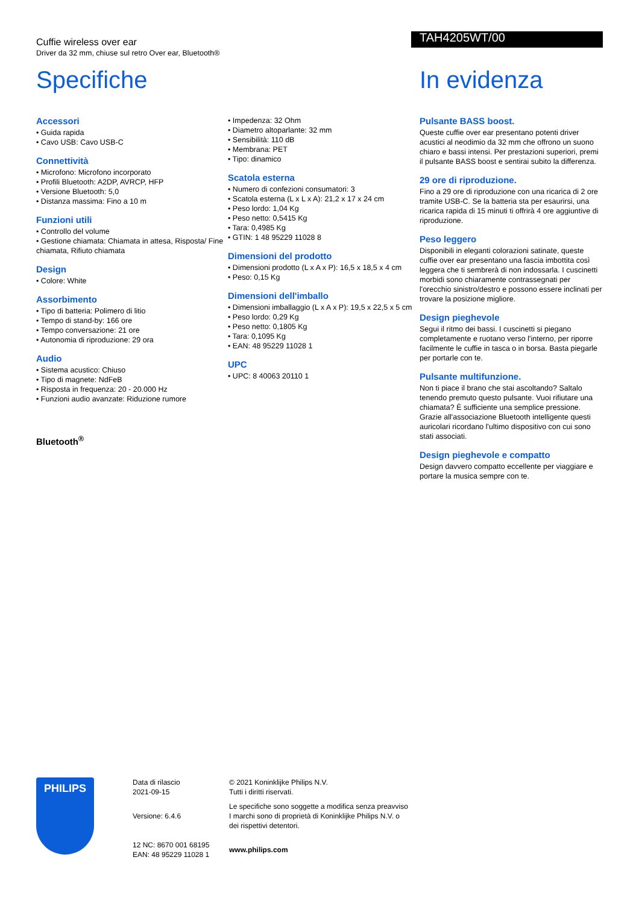Cuffie wireless over ear
Driver da 32 mm, chiuse sul retro Over ear, Bluetooth®
TAH4205WT/00
Specifiche
Accessori
• Guida rapida
• Cavo USB: Cavo USB-C
Connettività
• Microfono: Microfono incorporato
• Profili Bluetooth: A2DP, AVRCP, HFP
• Versione Bluetooth: 5,0
• Distanza massima: Fino a 10 m
Funzioni utili
• Controllo del volume
• Gestione chiamata: Chiamata in attesa, Risposta/ Fine chiamata, Rifiuto chiamata
Design
• Colore: White
Assorbimento
• Tipo di batteria: Polimero di litio
• Tempo di stand-by: 166 ore
• Tempo conversazione: 21 ore
• Autonomia di riproduzione: 29 ora
Audio
• Sistema acustico: Chiuso
• Tipo di magnete: NdFeB
• Risposta in frequenza: 20 - 20.000 Hz
• Funzioni audio avanzate: Riduzione rumore
Bluetooth<sup>®</sup>
• Impedenza: 32 Ohm
• Diametro altoparlante: 32 mm
• Sensibilità: 110 dB
• Membrana: PET
• Tipo: dinamico
Scatola esterna
• Numero di confezioni consumatori: 3
• Scatola esterna (L x L x A): 21,2 x 17 x 24 cm
• Peso lordo: 1,04 Kg
• Peso netto: 0,5415 Kg
• Tara: 0,4985 Kg
• GTIN: 1 48 95229 11028 8
Dimensioni del prodotto
• Dimensioni prodotto (L x A x P): 16,5 x 18,5 x 4 cm
• Peso: 0,15 Kg
Dimensioni dell'imballo
• Dimensioni imballaggio (L x A x P): 19,5 x 22,5 x 5 cm
• Peso lordo: 0,29 Kg
• Peso netto: 0,1805 Kg
• Tara: 0,1095 Kg
• EAN: 48 95229 11028 1
UPC
• UPC: 8 40063 20110 1
In evidenza
Pulsante BASS boost.
Queste cuffie over ear presentano potenti driver acustici al neodimio da 32 mm che offrono un suono chiaro e bassi intensi. Per prestazioni superiori, premi il pulsante BASS boost e sentirai subito la differenza.
29 ore di riproduzione.
Fino a 29 ore di riproduzione con una ricarica di 2 ore tramite USB-C. Se la batteria sta per esaurirsi, una ricarica rapida di 15 minuti ti offrirà 4 ore aggiuntive di riproduzione.
Peso leggero
Disponibili in eleganti colorazioni satinate, queste cuffie over ear presentano una fascia imbottita così leggera che ti sembrerà di non indossarla. I cuscinetti morbidi sono chiaramente contrassegnati per l'orecchio sinistro/destro e possono essere inclinati per trovare la posizione migliore.
Design pieghevole
Segui il ritmo dei bassi. I cuscinetti si piegano completamente e ruotano verso l'interno, per riporre facilmente le cuffie in tasca o in borsa. Basta piegarle per portarle con te.
Pulsante multifunzione.
Non ti piace il brano che stai ascoltando? Saltalo tenendo premuto questo pulsante. Vuoi rifiutare una chiamata? È sufficiente una semplice pressione. Grazie all'associazione Bluetooth intelligente questi auricolari ricordano l'ultimo dispositivo con cui sono stati associati.
Design pieghevole e compatto
Design davvero compatto eccellente per viaggiare e portare la musica sempre con te.
PHILIPS
Data di rilascio
2021-09-15
Versione: 6.4.6
12 NC: 8670 001 68195
EAN: 48 95229 11028 1
© 2021 Koninklijke Philips N.V.
Tutti i diritti riservati.
Le specifiche sono soggette a modifica senza preavviso I marchi sono di proprietà di Koninklijke Philips N.V. o dei rispettivi detentori.
www.philips.com